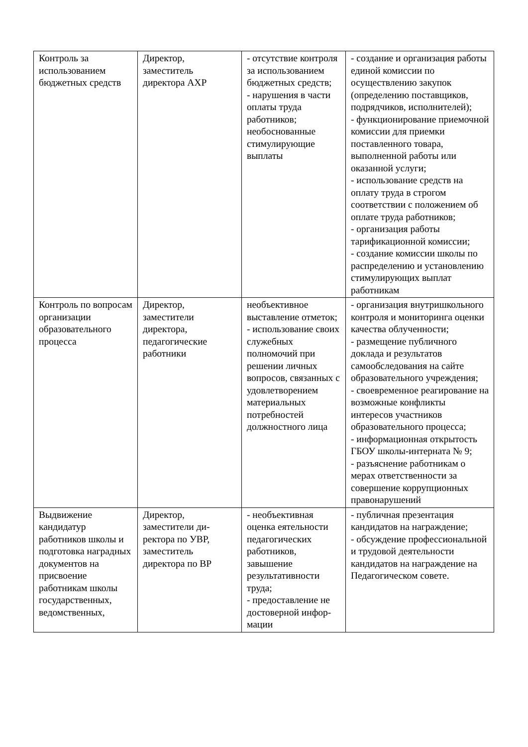| Контроль за использованием бюджетных средств | Директор, заместитель директора АХР | - отсутствие контроля за использованием бюджетных средств; - нарушения в части оплаты труда работников; необоснованные стимулирующие выплаты | - создание и организация работы единой комиссии по осуществлению закупок (определению поставщиков, подрядчиков, исполнителей); - функционирование приемочной комиссии для приемки поставленного товара, выполненной работы или оказанной услуги; - использование средств на оплату труда в строгом соответствии с положением об оплате труда работников; - организация работы тарификационной комиссии; - создание комиссии школы по распределению и установлению стимулирующих выплат работникам |
| Контроль по вопросам организации образовательного процесса | Директор, заместители директора, педагогические работники | необъективное выставление отметок; - использование своих служебных полномочий при решении личных вопросов, связанных с удовлетворением материальных потребностей должностного лица | - организация внутришкольного контроля и мониторинга оценки качества облученности; - размещение публичного доклада и результатов самообследования на сайте образовательного учреждения; - своевременное реагирование на возможные конфликты интересов участников образовательного процесса; - информационная открытость ГБОУ школы-интерната № 9; - разъяснение работникам о мерах ответственности за совершение коррупционных правонарушений |
| Выдвижение кандидатур работников школы и подготовка наградных документов на присвоение работникам школы государственных, ведомственных, | Директор, заместители ди-ректора по УВР, заместитель директора по ВР | - необъективная оценка еятельности педагогических работников, завышение результативности труда; - предоставление не достоверной инфор-мации | - публичная презентация кандидатов на награждение; - обсуждение профессиональной и трудовой деятельности кандидатов на награждение на Педагогическом совете. |